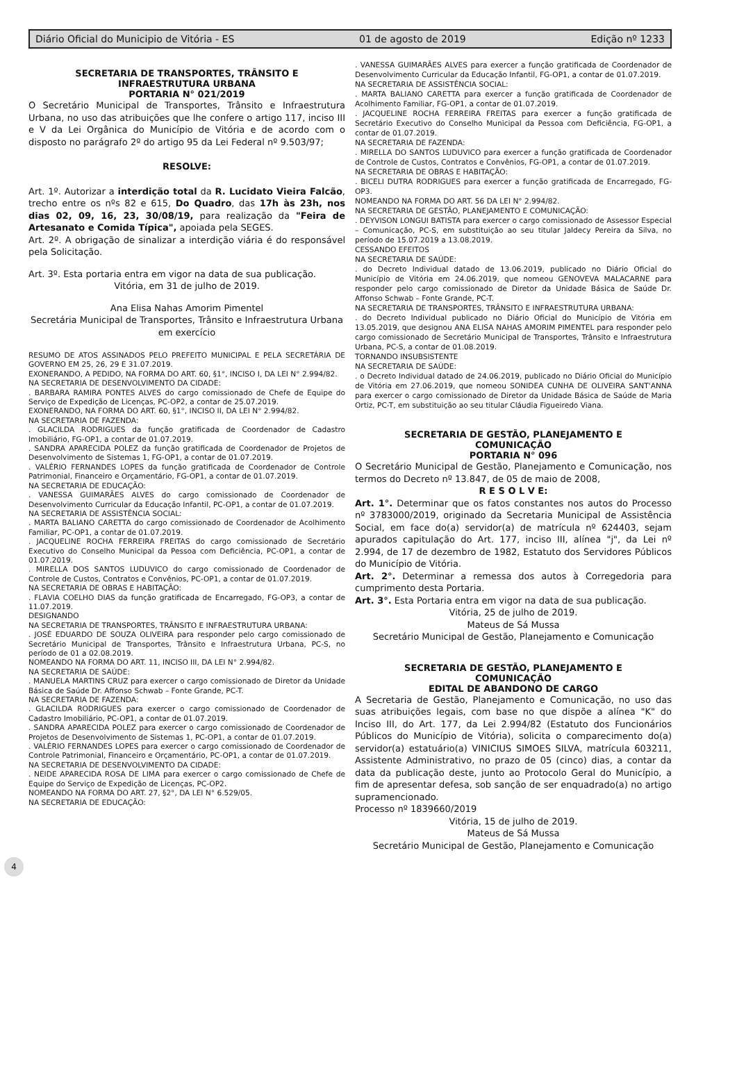Diário Oficial do Municipio de Vitória - ES 01 de agosto de 2019 Edição nº 1233
SECRETARIA DE TRANSPORTES, TRÂNSITO E
INFRAESTRUTURA URBANA
PORTARIA N° 021/2019
O Secretário Municipal de Transportes, Trânsito e Infraestrutura Urbana, no uso das atribuições que lhe confere o artigo 117, inciso III e V da Lei Orgânica do Município de Vitória e de acordo com o disposto no parágrafo 2º do artigo 95 da Lei Federal nº 9.503/97;
RESOLVE:
Art. 1º. Autorizar a interdição total da R. Lucidato Vieira Falcão, trecho entre os nºs 82 e 615, Do Quadro, das 17h às 23h, nos dias 02, 09, 16, 23, 30/08/19, para realização da "Feira de Artesanato e Comida Típica", apoiada pela SEGES.
Art. 2º. A obrigação de sinalizar a interdição viária é do responsável pela Solicitação.
Art. 3º. Esta portaria entra em vigor na data de sua publicação.
Vitória, em 31 de julho de 2019.
Ana Elisa Nahas Amorim Pimentel
Secretária Municipal de Transportes, Trânsito e Infraestrutura Urbana
em exercício
RESUMO DE ATOS ASSINADOS PELO PREFEITO MUNICIPAL E PELA SECRETÁRIA DE GOVERNO EM 25, 26, 29 E 31.07.2019.
EXONERANDO, A PEDIDO, NA FORMA DO ART. 60, §1°, INCISO I, DA LEI N° 2.994/82.
NA SECRETARIA DE DESENVOLVIMENTO DA CIDADE:
. BARBARA RAMIRA PONTES ALVES do cargo comissionado de Chefe de Equipe do Serviço de Expedição de Licenças, PC-OP2, a contar de 25.07.2019.
EXONERANDO, NA FORMA DO ART. 60, §1°, INCISO II, DA LEI N° 2.994/82.
NA SECRETARIA DE FAZENDA:
. GLACILDA RODRIGUES da função gratificada de Coordenador de Cadastro Imobiliário, FG-OP1, a contar de 01.07.2019.
. SANDRA APARECIDA POLEZ da função gratificada de Coordenador de Projetos de Desenvolvimento de Sistemas 1, FG-OP1, a contar de 01.07.2019.
. VALÉRIO FERNANDES LOPES da função gratificada de Coordenador de Controle Patrimonial, Financeiro e Orçamentário, FG-OP1, a contar de 01.07.2019.
NA SECRETARIA DE EDUCAÇÃO:
. VANESSA GUIMARÃES ALVES do cargo comissionado de Coordenador de Desenvolvimento Curricular da Educação Infantil, PC-OP1, a contar de 01.07.2019.
NA SECRETARIA DE ASSISTÊNCIA SOCIAL:
. MARTA BALIANO CARETTA do cargo comissionado de Coordenador de Acolhimento Familiar, PC-OP1, a contar de 01.07.2019.
. JACQUELINE ROCHA FERREIRA FREITAS do cargo comissionado de Secretário Executivo do Conselho Municipal da Pessoa com Deficiência, PC-OP1, a contar de 01.07.2019.
. MIRELLA DOS SANTOS LUDUVICO do cargo comissionado de Coordenador de Controle de Custos, Contratos e Convênios, PC-OP1, a contar de 01.07.2019.
NA SECRETARIA DE OBRAS E HABITAÇÃO:
. FLAVIA COELHO DIAS da função gratificada de Encarregado, FG-OP3, a contar de 11.07.2019.
DESIGNANDO
NA SECRETARIA DE TRANSPORTES, TRÂNSITO E INFRAESTRUTURA URBANA:
. JOSÉ EDUARDO DE SOUZA OLIVEIRA para responder pelo cargo comissionado de Secretário Municipal de Transportes, Trânsito e Infraestrutura Urbana, PC-S, no período de 01 a 02.08.2019.
NOMEANDO NA FORMA DO ART. 11, INCISO III, DA LEI N° 2.994/82.
NA SECRETARIA DE SAÚDE:
. MANUELA MARTINS CRUZ para exercer o cargo comissionado de Diretor da Unidade Básica de Saúde Dr. Affonso Schwab – Fonte Grande, PC-T.
NA SECRETARIA DE FAZENDA:
. GLACILDA RODRIGUES para exercer o cargo comissionado de Coordenador de Cadastro Imobiliário, PC-OP1, a contar de 01.07.2019.
. SANDRA APARECIDA POLEZ para exercer o cargo comissionado de Coordenador de Projetos de Desenvolvimento de Sistemas 1, PC-OP1, a contar de 01.07.2019.
. VALÉRIO FERNANDES LOPES para exercer o cargo comissionado de Coordenador de Controle Patrimonial, Financeiro e Orçamentário, PC-OP1, a contar de 01.07.2019.
NA SECRETARIA DE DESENVOLVIMENTO DA CIDADE:
. NEIDE APARECIDA ROSA DE LIMA para exercer o cargo comissionado de Chefe de Equipe do Serviço de Expedição de Licenças, PC-OP2.
NOMEANDO NA FORMA DO ART. 27, §2°, DA LEI N° 6.529/05.
NA SECRETARIA DE EDUCAÇÃO:
. VANESSA GUIMARÃES ALVES para exercer a função gratificada de Coordenador de Desenvolvimento Curricular da Educação Infantil, FG-OP1, a contar de 01.07.2019.
NA SECRETARIA DE ASSISTÊNCIA SOCIAL:
. MARTA BALIANO CARETTA para exercer a função gratificada de Coordenador de Acolhimento Familiar, FG-OP1, a contar de 01.07.2019.
. JACQUELINE ROCHA FERREIRA FREITAS para exercer a função gratificada de Secretário Executivo do Conselho Municipal da Pessoa com Deficiência, FG-OP1, a contar de 01.07.2019.
NA SECRETARIA DE FAZENDA:
. MIRELLA DO SANTOS LUDUVICO para exercer a função gratificada de Coordenador de Controle de Custos, Contratos e Convênios, FG-OP1, a contar de 01.07.2019.
NA SECRETARIA DE OBRAS E HABITAÇÃO:
. BICELI DUTRA RODRIGUES para exercer a função gratificada de Encarregado, FG-OP3.
NOMEANDO NA FORMA DO ART. 56 DA LEI N° 2.994/82.
NA SECRETARIA DE GESTÃO, PLANEJAMENTO E COMUNICAÇÃO:
. DEYVISON LONGUI BATISTA para exercer o cargo comissionado de Assessor Especial – Comunicação, PC-S, em substituição ao seu titular Jaldecy Pereira da Silva, no período de 15.07.2019 a 13.08.2019.
CESSANDO EFEITOS
NA SECRETARIA DE SAÚDE:
. do Decreto Individual datado de 13.06.2019, publicado no Diário Oficial do Município de Vitória em 24.06.2019, que nomeou GENOVEVA MALACARNE para responder pelo cargo comissionado de Diretor da Unidade Básica de Saúde Dr. Affonso Schwab – Fonte Grande, PC-T.
NA SECRETARIA DE TRANSPORTES, TRÂNSITO E INFRAESTRUTURA URBANA:
. do Decreto Individual publicado no Diário Oficial do Município de Vitória em 13.05.2019, que designou ANA ELISA NAHAS AMORIM PIMENTEL para responder pelo cargo comissionado de Secretário Municipal de Transportes, Trânsito e Infraestrutura Urbana, PC-S, a contar de 01.08.2019.
TORNANDO INSUBSISTENTE
NA SECRETARIA DE SAÚDE:
. o Decreto Individual datado de 24.06.2019, publicado no Diário Oficial do Município de Vitória em 27.06.2019, que nomeou SONIDEA CUNHA DE OLIVEIRA SANT'ANNA para exercer o cargo comissionado de Diretor da Unidade Básica de Saúde de Maria Ortiz, PC-T, em substituição ao seu titular Cláudia Figueiredo Viana.
SECRETARIA DE GESTÃO, PLANEJAMENTO E
COMUNICAÇÃO
PORTARIA N° 096
O Secretário Municipal de Gestão, Planejamento e Comunicação, nos termos do Decreto nº 13.847, de 05 de maio de 2008,
R E S O L V E:
Art. 1°. Determinar que os fatos constantes nos autos do Processo nº 3783000/2019, originado da Secretaria Municipal de Assistência Social, em face do(a) servidor(a) de matrícula nº 624403, sejam apurados capitulação do Art. 177, inciso III, alínea "j", da Lei nº 2.994, de 17 de dezembro de 1982, Estatuto dos Servidores Públicos do Município de Vitória.
Art. 2°. Determinar a remessa dos autos à Corregedoria para cumprimento desta Portaria.
Art. 3°. Esta Portaria entra em vigor na data de sua publicação.
Vitória, 25 de julho de 2019.
Mateus de Sá Mussa
Secretário Municipal de Gestão, Planejamento e Comunicação
SECRETARIA DE GESTÃO, PLANEJAMENTO E
COMUNICAÇÃO
EDITAL DE ABANDONO DE CARGO
A Secretaria de Gestão, Planejamento e Comunicação, no uso das suas atribuições legais, com base no que dispõe a alínea "K" do Inciso III, do Art. 177, da Lei 2.994/82 (Estatuto dos Funcionários Públicos do Município de Vitória), solicita o comparecimento do(a) servidor(a) estatuário(a) VINICIUS SIMOES SILVA, matrícula 603211, Assistente Administrativo, no prazo de 05 (cinco) dias, a contar da data da publicação deste, junto ao Protocolo Geral do Município, a fim de apresentar defesa, sob sanção de ser enquadrado(a) no artigo supramencionado.
Processo nº 1839660/2019
Vitória, 15 de julho de 2019.
Mateus de Sá Mussa
Secretário Municipal de Gestão, Planejamento e Comunicação
4